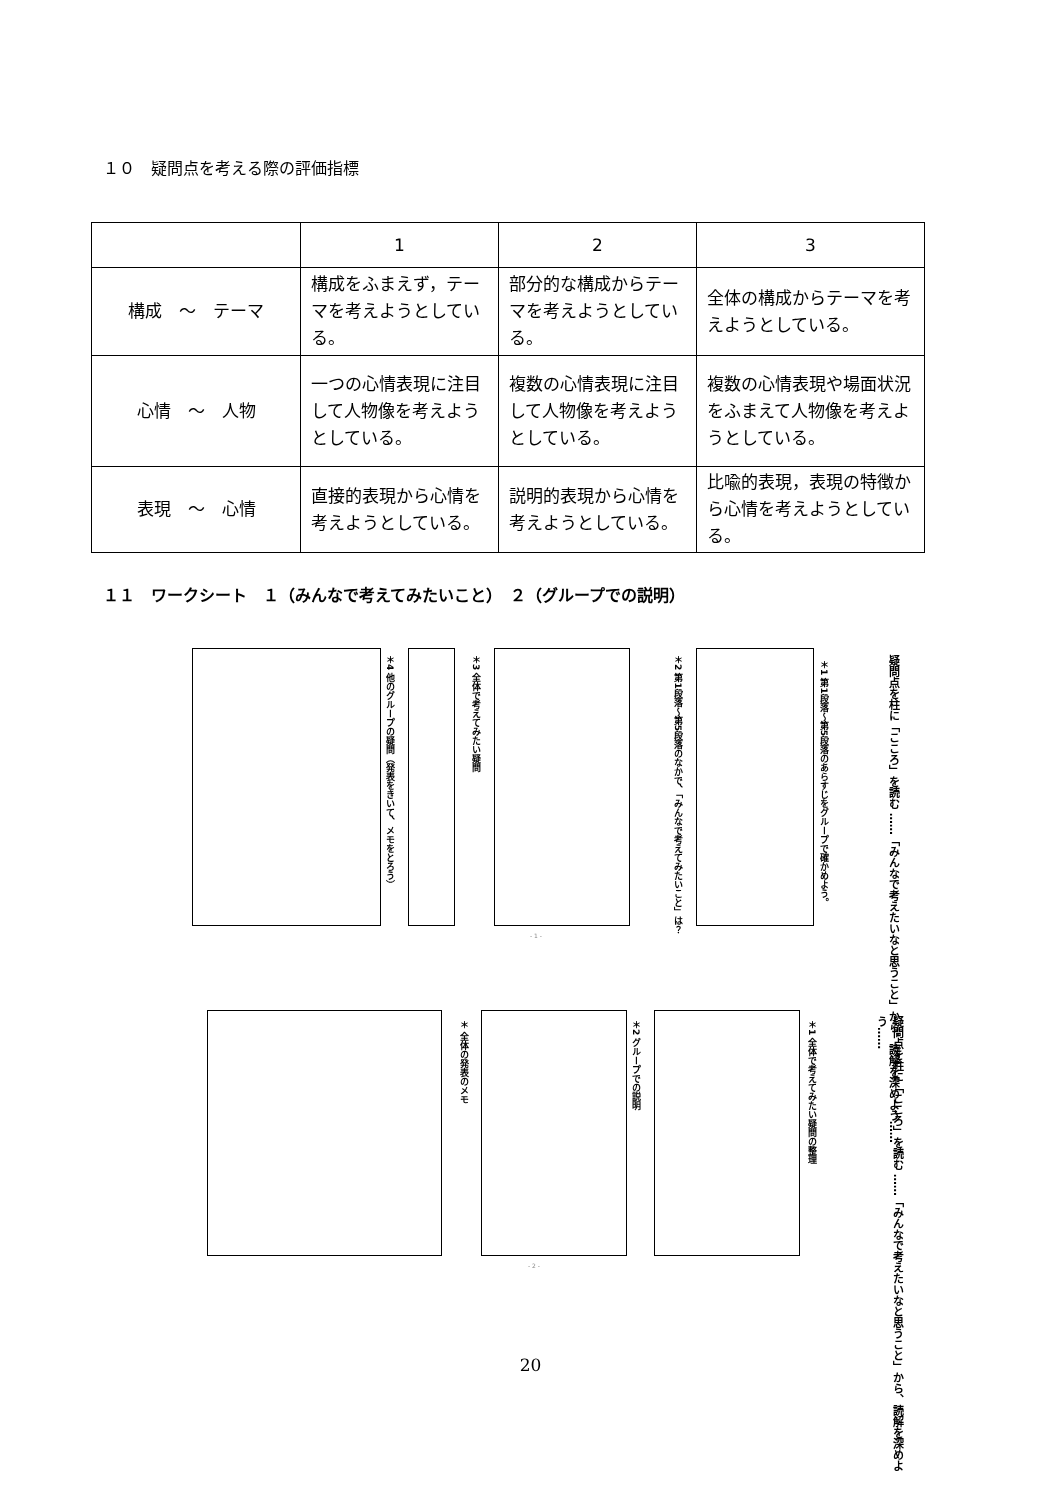１０　疑問点を考える際の評価指標
| | 1 | 2 | 3 |
| --- | --- | --- | --- |
| 構成 ～ テーマ | 構成をふまえず，テーマを考えようとしている。 | 部分的な構成からテーマを考えようとしている。 | 全体の構成からテーマを考えようとしている。 |
| 心情 ～ 人物 | 一つの心情表現に注目して人物像を考えようとしている。 | 複数の心情表現に注目して人物像を考えようとしている。 | 複数の心情表現や場面状況をふまえて人物像を考えようとしている。 |
| 表現 ～ 心情 | 直接的表現から心情を考えようとしている。 | 説明的表現から心情を考えようとしている。 | 比喩的表現，表現の特徴から心情を考えようとしている。 |
１１　ワークシート　１（みんなで考えてみたいこと）　２（グループでの説明）
疑問点を柱に「こころ」を読む ……「みんなで考えたいなと思うこと」から、読解を深めよう……
＊1 第1段落～第5段落のあらすじをグループで確かめよう。
＊2 第1段落～第5段落のなかで、「みんなで考えてみたいこと」は？
＊3 全体で考えてみたい疑問
＊4 他のグループの疑問（発表をきいて、メモをとろう）
- 1 -
疑問点を柱に「こころ」を読む ……「みんなで考えたいなと思うこと」から、読解を深めよう……
＊1 全体で考えてみたい疑問の整理
＊2 グループでの説明
＊ 全体の発表のメモ
- 2 -
20